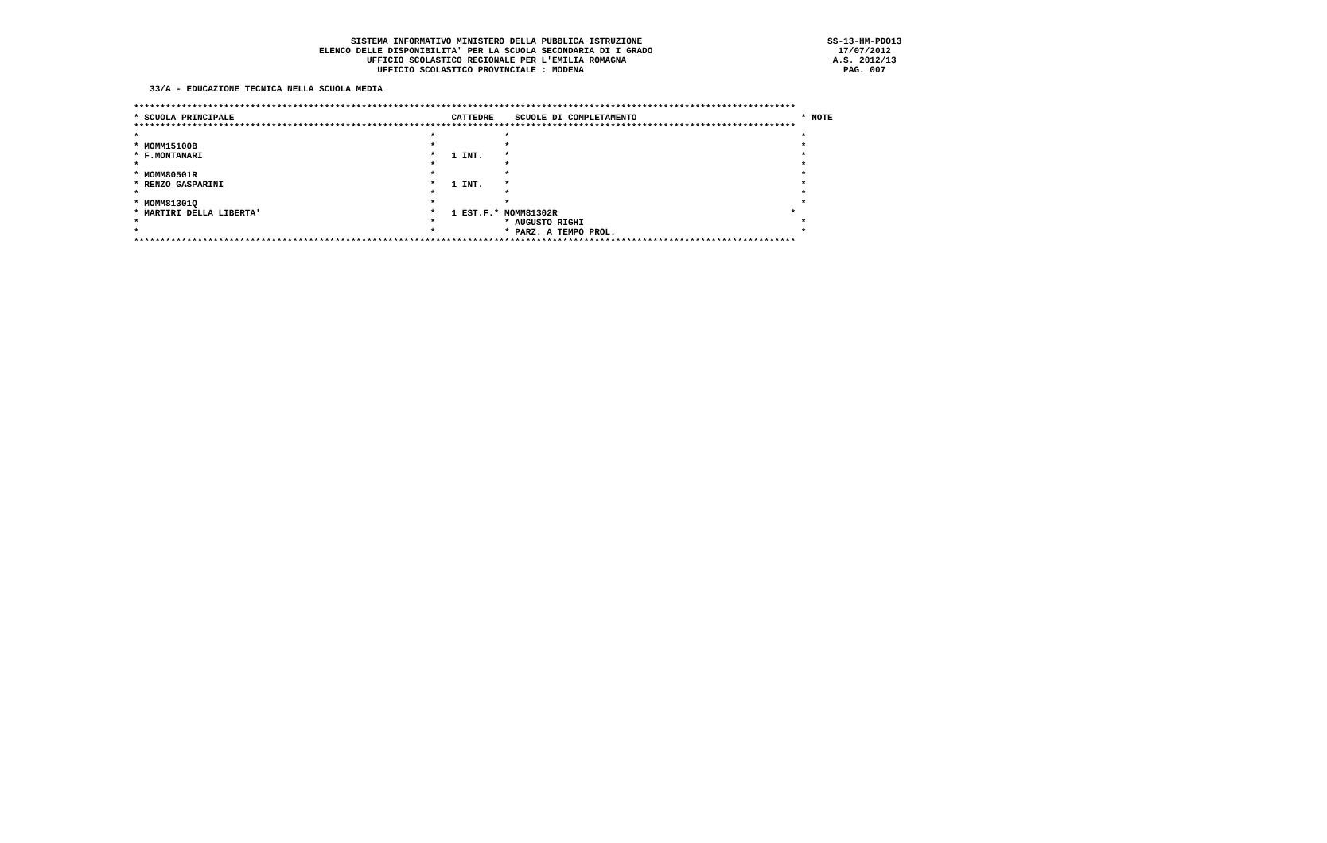SISTEMA INFORMATIVO MINISTERO DELLA PUBBLICA ISTRUZIONE                                   SS-13-HM-PDO13
                                   ELENCO DELLE DISPONIBILITA' PER LA SCUOLA SECONDARIA DI I GRADO                                   17/07/2012
                                            UFFICIO SCOLASTICO REGIONALE PER L'EMILIA ROMAGNA                                       A.S. 2012/13
                                              UFFICIO SCOLASTICO PROVINCIALE : MODENA                                                 PAG. 007

   33/A - EDUCAZIONE TECNICA NELLA SCUOLA MEDIA

*****************************************************************************************************************************
* SCUOLA PRINCIPALE                                         CATTEDRE    SCUOLE DI COMPLETAMENTO                               * NOTE
*****************************************************************************************************************************
*                                                       *             *                                                       *
* MOMM15100B                                            *             *                                                       *
* F.MONTANARI                                           *   1 INT.    *                                                       *
*                                                       *             *                                                       *
* MOMM80501R                                            *             *                                                       *
* RENZO GASPARINI                                       *   1 INT.    *                                                       *
*                                                       *             *                                                       *
* MOMM81301Q                                            *             *                                                       *
* MARTIRI DELLA LIBERTA'                                *   1 EST.F.* MOMM81302R                                            *
*                                                       *             * AUGUSTO RIGHI                                         *
*                                                       *             * PARZ. A TEMPO PROL.                                   *
*****************************************************************************************************************************